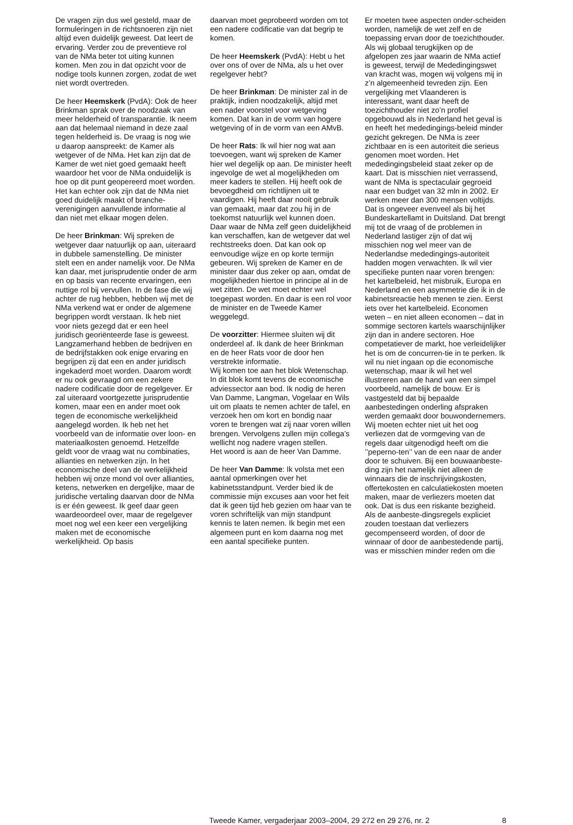De vragen zijn dus wel gesteld, maar de formuleringen in de richtsnoeren zijn niet altijd even duidelijk geweest. Dat leert de ervaring. Verder zou de preventieve rol van de NMa beter tot uiting kunnen komen. Men zou in dat opzicht voor de nodige tools kunnen zorgen, zodat de wet niet wordt overtreden.
De heer Heemskerk (PvdA): Ook de heer Brinkman sprak over de noodzaak van meer helderheid of transparantie. Ik neem aan dat helemaal niemand in deze zaal tegen helderheid is. De vraag is nog wie u daarop aanspreekt: de Kamer als wetgever of de NMa. Het kan zijn dat de Kamer de wet niet goed gemaakt heeft waardoor het voor de NMa onduidelijk is hoe op dit punt geopereerd moet worden. Het kan echter ook zijn dat de NMa niet goed duidelijk maakt of branche-verenigingen aanvullende informatie al dan niet met elkaar mogen delen.
De heer Brinkman: Wij spreken de wetgever daar natuurlijk op aan, uiteraard in dubbele samenstelling. De minister stelt een en ander namelijk voor. De NMa kan daar, met jurisprudentie onder de arm en op basis van recente ervaringen, een nuttige rol bij vervullen. In de fase die wij achter de rug hebben, hebben wij met de NMa verkend wat er onder de algemene begrippen wordt verstaan. Ik heb niet voor niets gezegd dat er een heel juridisch georiënteerde fase is geweest. Langzamerhand hebben de bedrijven en de bedrijfstakken ook enige ervaring en begrijpen zij dat een en ander juridisch ingekaderd moet worden. Daarom wordt er nu ook gevraagd om een zekere nadere codificatie door de regelgever. Er zal uiteraard voortgezette jurisprudentie komen, maar een en ander moet ook tegen de economische werkelijkheid aangelegd worden. Ik heb net het voorbeeld van de informatie over loon- en materiaalkosten genoemd. Hetzelfde geldt voor de vraag wat nu combinaties, allianties en netwerken zijn. In het economische deel van de werkelijkheid hebben wij onze mond vol over allianties, ketens, netwerken en dergelijke, maar de juridische vertaling daarvan door de NMa is er één geweest. Ik geef daar geen waardeoordeel over, maar de regelgever moet nog wel een keer een vergelijking maken met de economische werkelijkheid. Op basis
daarvan moet geprobeerd worden om tot een nadere codificatie van dat begrip te komen.
De heer Heemskerk (PvdA): Hebt u het over ons of over de NMa, als u het over regelgever hebt?
De heer Brinkman: De minister zal in de praktijk, indien noodzakelijk, altijd met een nader voorstel voor wetgeving komen. Dat kan in de vorm van hogere wetgeving of in de vorm van een AMvB.
De heer Rats: Ik wil hier nog wat aan toevoegen, want wij spreken de Kamer hier wel degelijk op aan. De minister heeft ingevolge de wet al mogelijkheden om meer kaders te stellen. Hij heeft ook de bevoegdheid om richtlijnen uit te vaardigen. Hij heeft daar nooit gebruik van gemaakt, maar dat zou hij in de toekomst natuurlijk wel kunnen doen. Daar waar de NMa zelf geen duidelijkheid kan verschaffen, kan de wetgever dat wel rechtstreeks doen. Dat kan ook op eenvoudige wijze en op korte termijn gebeuren. Wij spreken de Kamer en de minister daar dus zeker op aan, omdat de mogelijkheden hiertoe in principe al in de wet zitten. De wet moet echter wel toegepast worden. En daar is een rol voor de minister en de Tweede Kamer weggelegd.
De voorzitter: Hiermee sluiten wij dit onderdeel af. Ik dank de heer Brinkman en de heer Rats voor de door hen verstrekte informatie.
Wij komen toe aan het blok Wetenschap. In dit blok komt tevens de economische adviessector aan bod. Ik nodig de heren Van Damme, Langman, Vogelaar en Wils uit om plaats te nemen achter de tafel, en verzoek hen om kort en bondig naar voren te brengen wat zij naar voren willen brengen. Vervolgens zullen mijn collega’s wellicht nog nadere vragen stellen.
Het woord is aan de heer Van Damme.
De heer Van Damme: Ik volsta met een aantal opmerkingen over het kabinetsstandpunt. Verder bied ik de commissie mijn excuses aan voor het feit dat ik geen tijd heb gezien om haar van te voren schriftelijk van mijn standpunt kennis te laten nemen. Ik begin met een algemeen punt en kom daarna nog met een aantal specifieke punten.
Er moeten twee aspecten onder-scheiden worden, namelijk de wet zelf en de toepassing ervan door de toezichthouder. Als wij globaal terugkijken op de afgelopen zes jaar waarin de NMa actief is geweest, terwijl de Mededingingswet van kracht was, mogen wij volgens mij in z’n algemeenheid tevreden zijn. Een vergelijking met Vlaanderen is interessant, want daar heeft de toezichthouder niet zo’n profiel opgebouwd als in Nederland het geval is en heeft het mededingings-beleid minder gezicht gekregen. De NMa is zeer zichtbaar en is een autoriteit die serieus genomen moet worden. Het mededingingsbeleid staat zeker op de kaart. Dat is misschien niet verrassend, want de NMa is spectaculair gegroeid naar een budget van 32 mln in 2002. Er werken meer dan 300 mensen voltijds. Dat is ongeveer evenveel als bij het Bundeskartellamt in Duitsland. Dat brengt mij tot de vraag of de problemen in Nederland lastiger zijn of dat wij misschien nog wel meer van de Nederlandse mededingings-autoriteit hadden mogen verwachten. Ik wil vier specifieke punten naar voren brengen: het kartelbeleid, het misbruik, Europa en Nederland en een asymmetrie die ik in de kabinetsreactie heb menen te zien. Eerst iets over het kartelbeleid. Economen weten – en niet alleen economen – dat in sommige sectoren kartels waarschijnlijker zijn dan in andere sectoren. Hoe competatiever de markt, hoe verleidelijker het is om de concurren-tie in te perken. Ik wil nu niet ingaan op die economische wetenschap, maar ik wil het wel illustreren aan de hand van een simpel voorbeeld, namelijk de bouw. Er is vastgesteld dat bij bepaalde aanbestedingen onderling afspraken werden gemaakt door bouwondernemers. Wij moeten echter niet uit het oog verliezen dat de vormgeving van de regels daar uitgenodigd heeft om die ’’peperno-ten’’ van de een naar de ander door te schuiven. Bij een bouwaanbeste-ding zijn het namelijk niet alleen de winnaars die de inschrijvingskosten, offertekosten en calculatiekosten moeten maken, maar de verliezers moeten dat ook. Dat is dus een riskante bezigheid. Als de aanbeste-dingsregels expliciet zouden toestaan dat verliezers gecompenseerd worden, of door de winnaar of door de aanbestedende partij, was er misschien minder reden om die
Tweede Kamer, vergaderjaar 2003–2004, 29 272 en 29 276, nr. 2 8